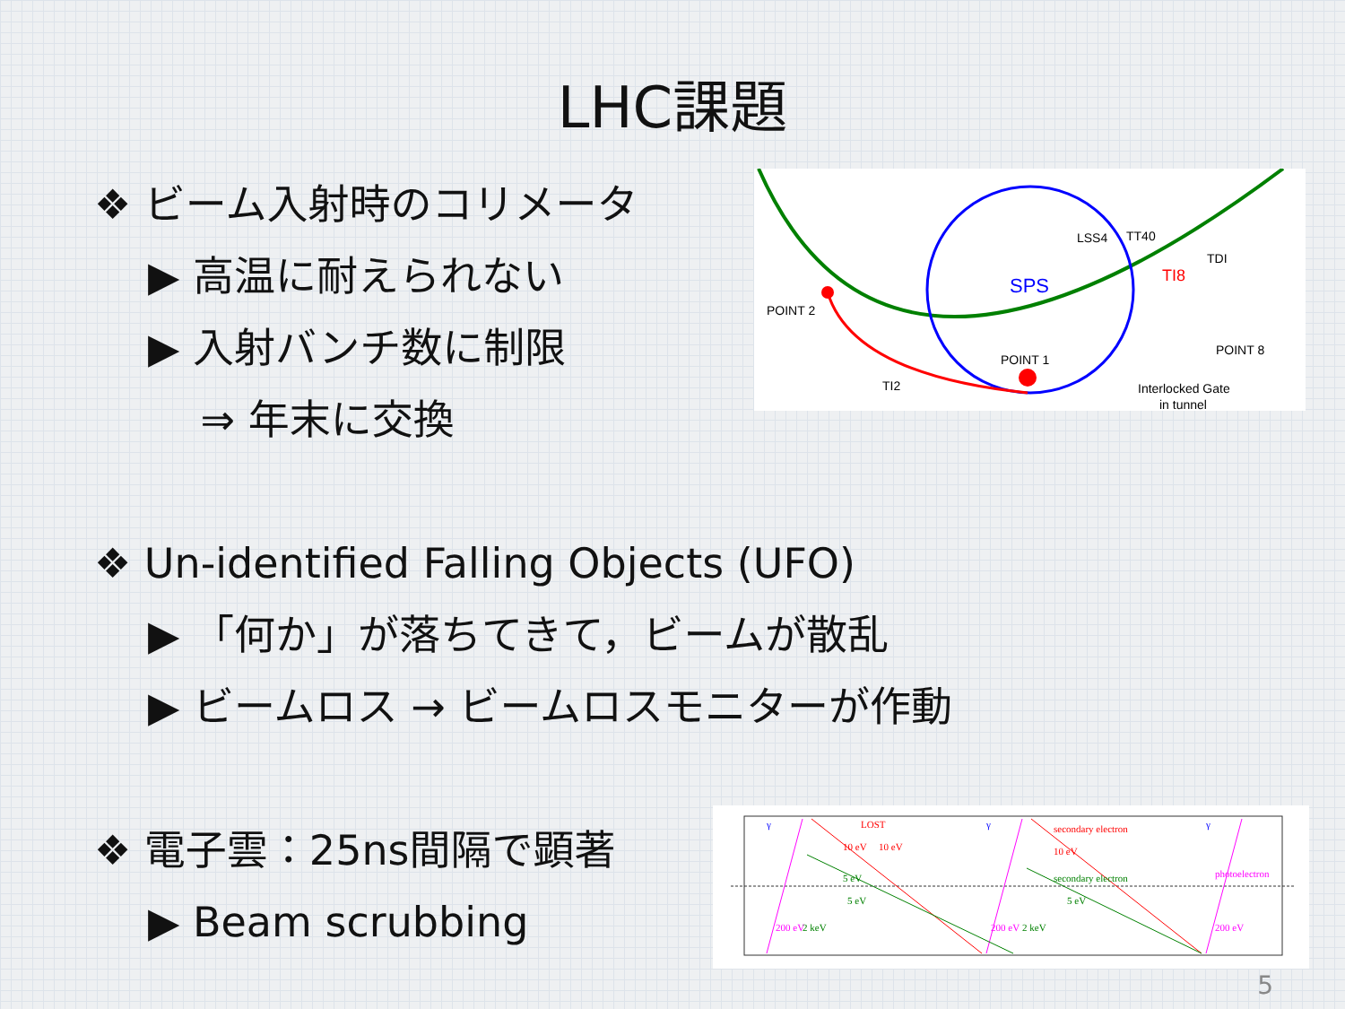LHC課題
❖ ビーム入射時のコリメータ
▶ 高温に耐えられない
▶ 入射バンチ数に制限
⇒ 年末に交換
SPS
POINT 2
POINT 1
POINT 8
TI2
LSS4
TT40
TDI
TI8
Interlocked Gate
in tunnel
❖ Un-identified Falling Objects (UFO)
▶ 「何か」が落ちてきて，ビームが散乱
▶ ビームロス → ビームロスモニターが作動
❖ 電子雲：25ns間隔で顕著
▶ Beam scrubbing
LOST
10 eV
10 eV
5 eV
5 eV
secondary electron
10 eV
secondary electron
5 eV
200 eV
2 keV
200 eV
2 keV
photoelectron
200 eV
γ
γ
γ
5